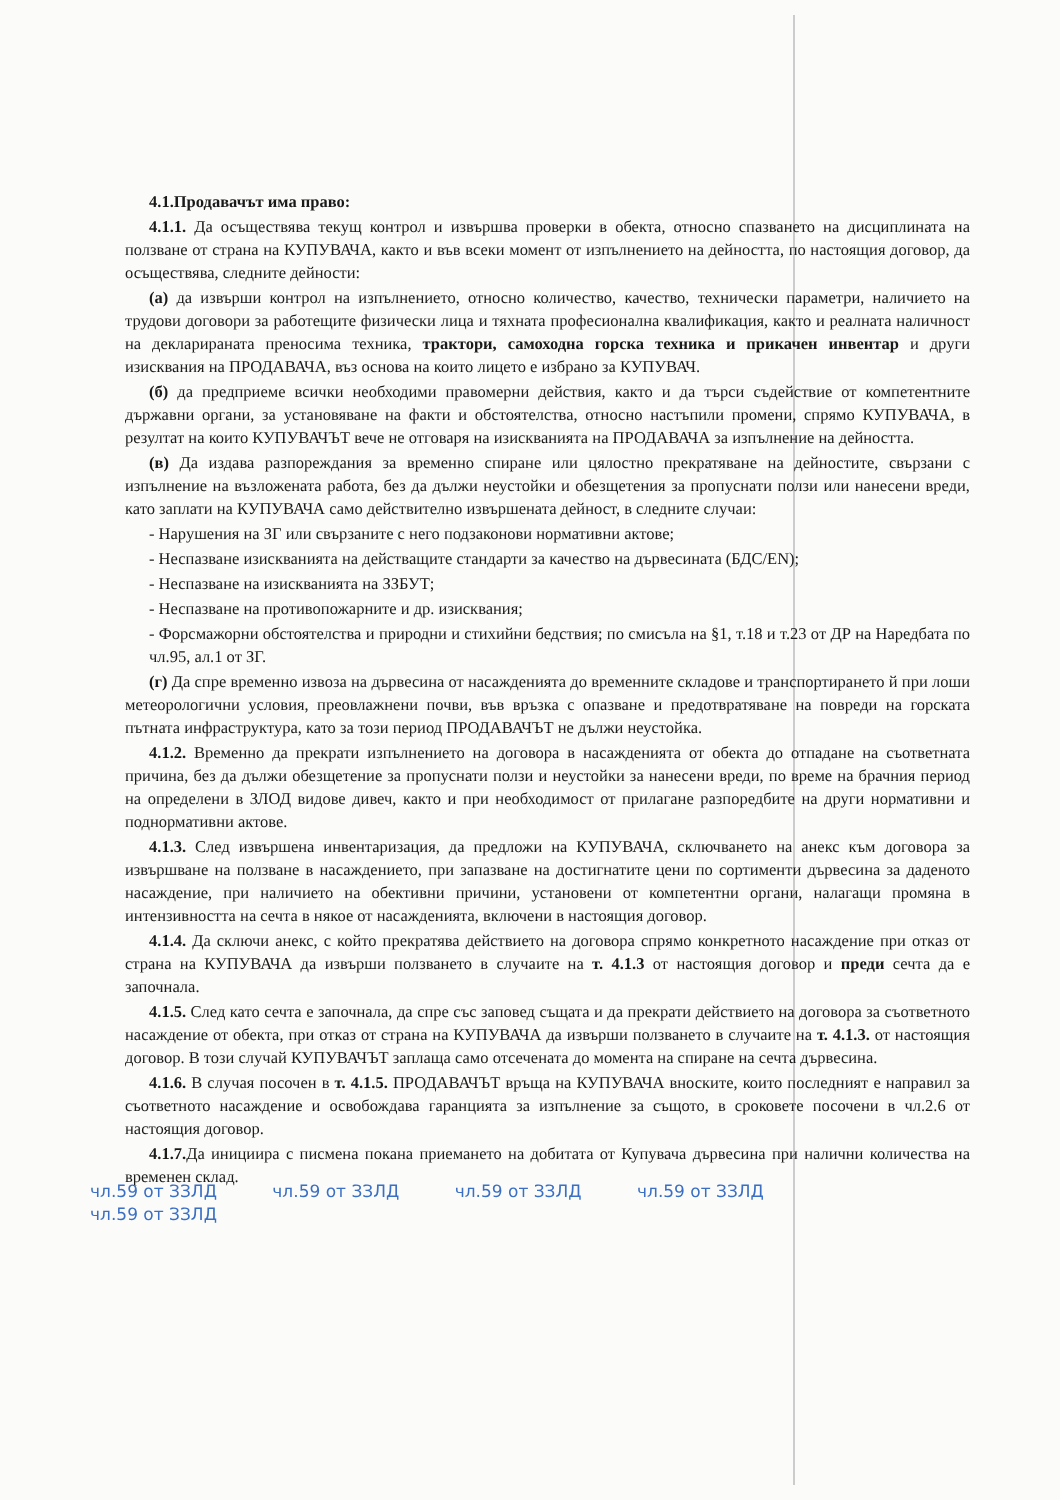4.1.Продавачът има право:
4.1.1. Да осъществява текущ контрол и извършва проверки в обекта, относно спазването на дисциплината на ползване от страна на КУПУВАЧА, както и във всеки момент от изпълнението на дейността, по настоящия договор, да осъществява, следните дейности:
(а) да извърши контрол на изпълнението, относно количество, качество, технически параметри, наличието на трудови договори за работещите физически лица и тяхната професионална квалификация, както и реалната наличност на декларираната преносима техника, трактори, самоходна горска техника и прикачен инвентар и други изисквания на ПРОДАВАЧА, въз основа на които лицето е избрано за КУПУВАЧ.
(б) да предприеме всички необходими правомерни действия, както и да търси съдействие от компетентните държавни органи, за установяване на факти и обстоятелства, относно настъпили промени, спрямо КУПУВАЧА, в резултат на които КУПУВАЧЪТ вече не отговаря на изискванията на ПРОДАВАЧА за изпълнение на дейността.
(в) Да издава разпореждания за временно спиране или цялостно прекратяване на дейностите, свързани с изпълнение на възложената работа, без да дължи неустойки и обезщетения за пропуснати ползи или нанесени вреди, като заплати на КУПУВАЧА само действително извършената дейност, в следните случаи:
- Нарушения на ЗГ или свързаните с него подзаконови нормативни актове;
- Неспазване изискванията на действащите стандарти за качество на дървесината (БДС/EN);
- Неспазване на изискванията на ЗЗБУТ;
- Неспазване на противопожарните и др. изисквания;
- Форсмажорни обстоятелства и природни и стихийни бедствия; по смисъла на §1, т.18 и т.23 от ДР на Наредбата по чл.95, ал.1 от ЗГ.
(г) Да спре временно извоза на дървесина от насажденията до временните складове и транспортирането й при лоши метеорологични условия, преовлажнени почви, във връзка с опазване и предотвратяване на повреди на горската пътната инфраструктура, като за този период ПРОДАВАЧЪТ не дължи неустойка.
4.1.2. Временно да прекрати изпълнението на договора в насажденията от обекта до отпадане на съответната причина, без да дължи обезщетение за пропуснати ползи и неустойки за нанесени вреди, по време на брачния период на определени в ЗЛОД видове дивеч, както и при необходимост от прилагане разпоредбите на други нормативни и поднормативни актове.
4.1.3. След извършена инвентаризация, да предложи на КУПУВАЧА, сключването на анекс към договора за извършване на ползване в насаждението, при запазване на достигнатите цени по сортименти дървесина за даденото насаждение, при наличието на обективни причини, установени от компетентни органи, налагащи промяна в интензивността на сечта в някое от насажденията, включени в настоящия договор.
4.1.4. Да сключи анекс, с който прекратява действието на договора спрямо конкретното насаждение при отказ от страна на КУПУВАЧА да извърши ползването в случаите на т. 4.1.3 от настоящия договор и преди сечта да е започнала.
4.1.5. След като сечта е започнала, да спре със заповед същата и да прекрати действието на договора за съответното насаждение от обекта, при отказ от страна на КУПУВАЧА да извърши ползването в случаите на т. 4.1.3. от настоящия договор. В този случай КУПУВАЧЪТ заплаща само отсечената до момента на спиране на сечта дървесина.
4.1.6. В случая посочен в т. 4.1.5. ПРОДАВАЧЪТ връща на КУПУВАЧА вноските, които последният е направил за съответното насаждение и освобождава гаранцията за изпълнение за същото, в сроковете посочени в чл.2.6 от настоящия договор.
4.1.7. Да инициира с писмена покана приемането на добитата от Купувача дървесина при налични количества на временен склад.
чл.59 от ЗЗЛД чл.59 от ЗЗЛД чл.59 от ЗЗЛД чл.59 от ЗЗЛД чл.59 от ЗЗЛД